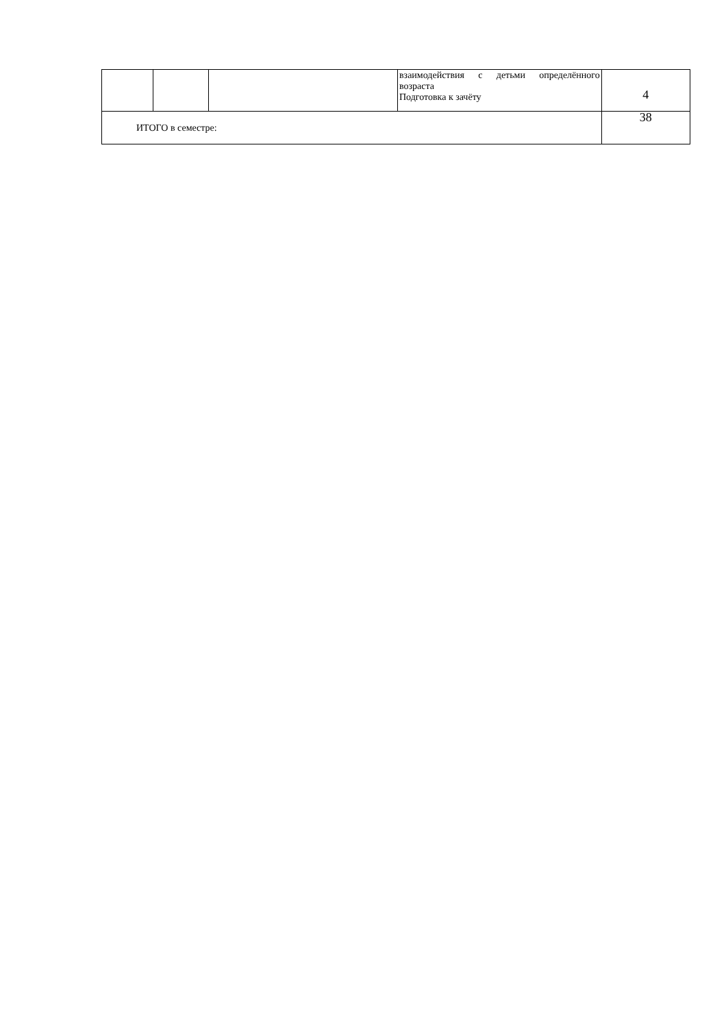| | | | взаимодействия с детьми определённого возраста Подготовка к зачёту | 4 |
| ИТОГО в семестре: | | | | 38 |